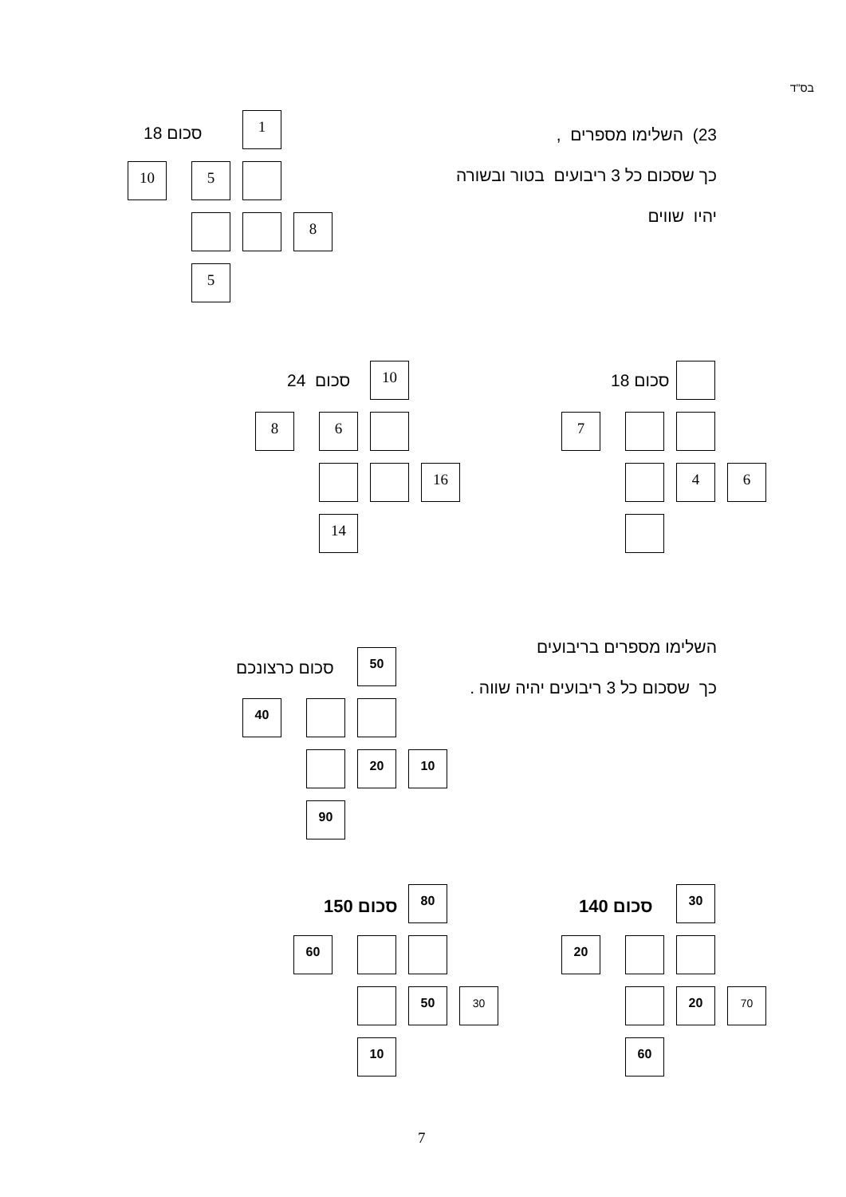בס"ד
23) השלימו מספרים ,
כך שסכום כל 3 ריבועים בטור ובשורה
יהיו שווים
סכום 18
1
10 5
8
5
סכום 24
10
8 6
16
14
סכום 18
7
4 6
השלימו מספרים בריבועים
כך שסכום כל 3 ריבועים יהיה שווה .
סכום כרצונכם
50
40
20 10
90
סכום 150
80
60
50 30
10
סכום 140
30
20
20 70
60
7